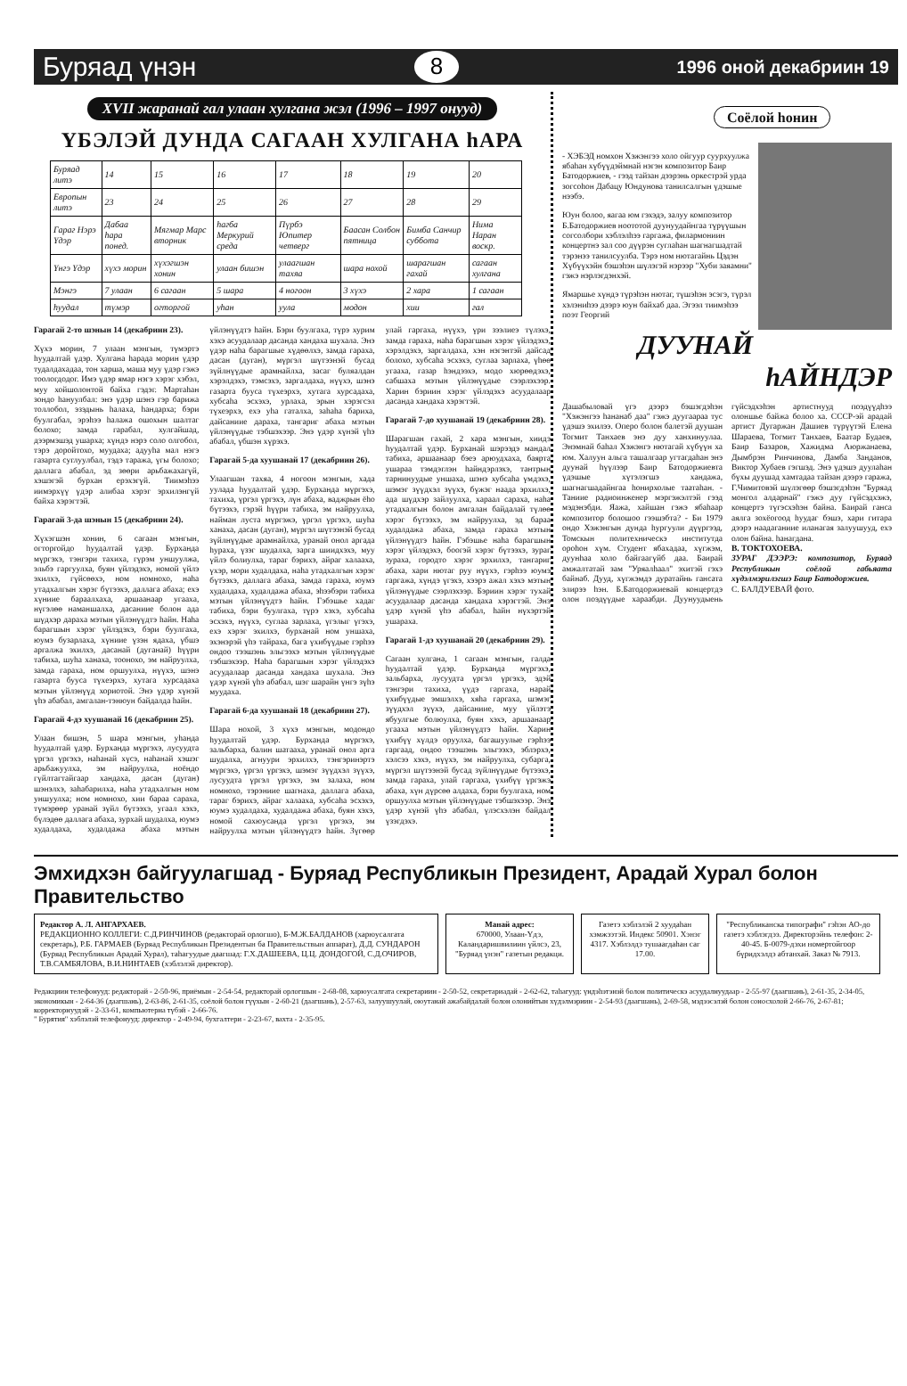Буряад үнэн 8 1996 оной декабриин 19
XVII жаранай гал улаан хулгана жэл (1996 – 1997 онууд)
ҮБЭЛЭЙ ДУНДА САГААН ХУЛГАНА hАРА
| Буряад литэ | 14 | 15 | 16 | 17 | 18 | 19 | 20 |
| Европын литэ | 23 | 24 | 25 | 26 | 27 | 28 | 29 |
| Гараг Нэрэ Үдэр | Дабаа hара понед. | Мягмар Марс вторник | hагба Меркурий среда | Пүрбэ Юпитер четверг | Баасан Солбон пятница | Бимба Санчир суббота | Нима Наран воскр. |
| Үнгэ Үдэр | хүхэ морин | хүхэгшэн хонин | улаан бишэн | улаагшан тахяа | шара нохой | шарагшан гахай | сагаан хулгана |
| Мэнгэ | 7 улаан | 6 сагаан | 5 шара | 4 ногоон | 3 хүхэ | 2 хара | 1 сагаан |
| hуудал | түмэр | огторгой | уhан | уула | модон | хии | гал |
Гарагай 2-то шэнын 14 (декабриин 23).
Хүхэ морин, 7 улаан мэнгын, түмэртэ hуудалтай үдэр. Хулгана hарада морин үдэр тудалдахадаа, тон харша, маша муу үдэр гэжэ тоологдодог. Имэ үдэр ямар нэгэ хэрэг хэбэл, муу хойшолонтой байха гэдэг. Мартаhан зондо hануулбал: энэ үдэр шэнэ гэр барижа толлобол, эзэдынь hалаха, hандарха; бэри буулгабал, эрэhээ hалажа ошохын шалтаг болохо; замда гарабал, хулгайшад, дээрмэшэд ушарха; хүндэ нэрэ соло олгобол, тэрэ доройтохо, муудаха; адууhа мал нэгэ газарта суглуулбал, тэдэ таража, үгы болохо; даллага абабал, эд зөөри арьбажахагүй, хэшэгэй бурхан ерэхэгүй. Тиимэhээ иимэрхүү үдэр алибаа хэрэг эрхилэнгүй байха хэрэгтэй.
Гарагай 3-да шэнын 15 (декабриин 24).
Хүхэгшэн хонин, 6 сагаан мэнгын, огторгойдо hуудалтай үдэр. Бурханда мүргэхэ, тэнгэри тахиха, гүрэм уншуулжа, эльбэ гаргуулха, буян үйлэдэхэ, номой үйлэ эхилхэ, гүйсөөхэ, ном номнохо, наhа утадхалгын хэрэг бүтээхэ, даллага абаха; ехэ хүниие бараалхаха, аршаанаар угааха, нүгэлөө наманшалха, дасаниие болон ада шүдхэр дарахa мэтын үйлэнүүдтэ hайн. Наhа барагшын хэрэг үйлэдэхэ, бэри буулгаха, юумэ бузарлаха, хүниие үзэн ядаха, үбшэ аргалжа эхилхэ, дасанай (дуганай) hүүри табиха, шуhа ханаха, тоонохо, эм найруулха, замда гараха, ном оршуулха, нүүхэ, шэнэ газарта бууса түхеэрхэ, хутага хурсадаха мэтын үйлэнүүд хориотой. Энэ үдэр хүнэй үhэ абабал, амгалан-тэнюун байдалда hайн.
Гарагай 4-дэ хуушанай 16 (декабриин 25).
Улаан бишэн, 5 шара мэнгын, уhанда hуудалтай үдэр. Бурханда мүргэхэ, лусуудта үргэл үргэхэ, наhанай хүсэ, наhанай хэшэг арьбажуулха, эм найруулха, ноёндо гүйлтагтайгаар хандаха, дасан (дуган) шэнэлхэ, заhабарилха, наhа утадхалгын ном уншуулха; ном номнохо, хии бараа сараха, түмэрөөр уранай зүйл бүтээхэ, угаал хэхэ, бүлэдөө даллага абаха, зурхай шудалха, юумэ худалдаха, худалдажа абаха мэтын үйлэнүүдтэ hайн. Бэри буулгаха, түрэ хурим хэхэ асуудалаар дасанда хандаха шухала. Энэ үдэр наhа барагшые хүдөөлхэ, замда гараха, дасан (дуган), мүргэл шүтээнэй бусад зүйлнүүдые арамнайлха, засаг буляалдан хэрэлдэхэ, тэмсэхэ, заргалдаха, нүүхэ, шэнэ газарта бууса түхеэрхэ, хутага хурсадаха, хубсаhа эсхэхэ, урлаха, эрын хэрэгсэл түхеэрхэ, ехэ уhа гаталха, заhаha бариха, дайсаниие дараха, тангариг абаха мэтын үйлэнүүдые тэбшэхээр. Энэ үдэр хүнэй үhэ абабал, үбшэн хүрэхэ.
Гарагай 5-да хуушанай 17 (декабриин 26).
Улаагшан тахяа, 4 ногоон мэнгын, хада уулада hуудалтай үдэр. Бурханда мүргэхэ, тахиха, үргэл үргэхэ, лүн абаха, ваджрын ёho бүтээхэ, гэрэй hүүри табиха, эм найруулха, найман луста мүргэжэ, үргэл үргэхэ, шуhа ханаха, дасан (дуган), мүргэл шүтээнэй бусад зүйлнүүдые арамнайлха, уранай онол аргада hураха, үзэг шудалха, зарга шиидхэхэ, муу үйлэ болиулха, тараг бэрихэ, айраг халааха, үхэр, мори худалдаха, наhа утадхалгын хэрэг бүтээхэ, даллага абаха, замда гараха, юумэ худалдаха, худалдажа абаха, эhээбэри табиха мэтын үйлэнүүдтэ hайн. Гэбэшье хадаг табиха, бэри буулгаха, түрэ хэхэ, хубсаhа эсхэхэ, нүүхэ, суглаа зарлаха, үгэлыг үгэхэ, ехэ хэрэг эхилхэ, бурханай ном уншаха, эхэнэрэй үhэ тайраха, бага үхибүүдые гэрhээ ондоо тээшэнь эльгээхэ мэтын үйлэнүүдые тэбшэхээр. Наhа барагшын хэрэг үйлэдэхэ асуудалаар дасанда хандаха шухала. Энэ үдэр хүнэй үhэ абабал, шэг шарайн үнгэ зүhэ муудаха.
Гарагай 6-да хуушанай 18 (декабриин 27).
Шара нохой, 3 хүхэ мэнгын, модондо hуудалтай үдэр. Бурханда мүргэхэ, зальбарха, балин шатааха, уранай онол арга шудалха, агнуури эрхилхэ, тэнгэринэртэ мүргэхэ, үргэл үргэхэ, шэмэг зүүдхэл зүүхэ, лусуудта үргэл үргэхэ, эм залаха, ном номнохо, тэрэниие шагнаха, даллага абаха, тараг бэрихэ, айраг халааха, хубсаhа эсхэхэ, юумэ худалдаха, худалдажа абаха, буян хэхэ, номой сахюусанда үргэл үргэхэ, эм найруулха мэтын үйлэнүүдтэ hайн. Зүгөөр улай гаргаха, нүүхэ, үри зээлиеэ түлэхэ, замда гараха, наhа барагшын хэрэг үйлэдэхэ, хэрэлдэхэ, заргалдаха, хэн нэгэнтэй дайсад болохо, хубсаhа эсхэхэ, суглаа зарлаха, үhөө угааха, газар hэндээхэ, модо хюрөөдэхэ, сабшаха мэтын үйлэнүүдые сээрлэхээр. Харин бэриин хэрэг үйлэдэхэ асуудалаар дасанда хандаха хэрэгтэй.
Гарагай 7-до хуушанай 19 (декабриин 28).
Шарагшан гахай, 2 хара мэнгын, хиидэ hуудалтай үдэр. Бурханай шэрээдэ мандал табиха, аршаанаар бэеэ арюудхаха, баярта ушараа тэмдэглэн hайндэрлэхэ, тантрын тарнинуудые уншаха, шэнэ хубсаhа үмдэхэ, шэмэг зүүдхэл зүүхэ, бүжэг наада эрхилхэ, ада шүдхэр зайлуулха, хараал сараха, наhа утадхалгын болон амгалан байдалай түлөө хэрэг бүтээхэ, эм найруулха, эд бараа худалдажа абаха, замда гараха мэтын үйлэнүүдтэ hайн. Гэбэшье наhа барагшын хэрэг үйлэдэхэ, боогэй хэрэг бүтээхэ, зураг зураха, городто хэрэг эрхилхэ, тангариг абаха, хари нютаг руу нүүхэ, гэрhээ юумэ гаргажа, хүндэ үгэхэ, хээрэ ажал хэхэ мэтын үйлэнүүдые сээрлэхээр. Бэриин хэрэг тухай асуудалаар дасанда хандаха хэрэгтэй. Энэ үдэр хүнэй үhэ абабал, hайн нүхэртэй ушараха.
Гарагай 1-дэ хуушанай 20 (декабриин 29).
Сагаан хулгана, 1 сагаан мэнгын, галда hуудалтай үдэр. Бурханда мүргэхэ, зальбарха, лусуудта үргэл үргэхэ, эдэй тэнгэри тахиха, үүдэ гаргаха, нарай үхибүүдые эмшэлхэ, хяhа гаргаха, шэмэг зүүдхэл зүүхэ, дайсаниие, муу үйлэтэ ябуулгые болюулха, буян хэхэ, аршаанаар угааха мэтын үйлэнүүдтэ hайн. Харин үхибүү хүлдэ оруулха, багашуулые гэрhээ гаргаад, ондоо тээшэнь эльгээхэ, эблэрхэ, хэлсээ хэхэ, нүүхэ, эм найруулха, субарга, мүргэл шүтээнэй бусад зүйлнүүдые бүтээхэ, замда гараха, улай гаргаха, үхибүү үргэжэ абаха, хүн дүрсөө алдаха, бэри буулгаха, ном оршуулха мэтын үйлэнүүдые тэбшэхээр. Энэ үдэр хүнэй үhэ абабал, үлэсхэлэн байдал үзэгдэхэ.
Соёлой hонин
- ХЭБЭД номхон Хэжэнгээ холо ойгуур суурхуулжа ябаhан хүбүүдэймнай нэгэн композитор Баир Батодоржиев, - гээд тайзан дээрэнь оркестрэй урда зогсоhон Дабацу Юндунова танилсалгын үдэшые нээбэ.
Юун болоо, яагаа юм гэхэдэ, залуу композитор Б.Батодоржиев ноототой дуунуудайнгаа түрүүшын согсолбори хэблэлhээ гаргажа, филармониин концертнэ зал соо дүүрэн суглаhан шагнагшадтай тэрэнээ танилсуулба. Тэрэ ном нютагайнь Цэдэн Хүбүүхэйн бэшэhэн шүлэгэй нэрээр "Хуби заяамни" гэжэ нэрлэгдэнхэй.
Ямаршье хүндэ түрэhэн нютаг, түшэhэн эсэгэ, түрэл хэлэниhээ дээрэ юун байхаб даа. Эгээл тиимэhээ поэт Георгий
ДУУНАЙ hАЙНДЭР
Дашабыловай үгэ дээрэ бэшэгдэhэн "Хэжэнгээ hананаб даа" гэжэ дуугаараа тус үдэшэ эхилээ. Оперо болон балетэй дуушан Тогмит Танхаев энэ дуу ханхинуулаа. Энэмнай баhал Хэжэнгэ нютагай хүбүүн ха юм. Халуун альга ташалгаар угтагдаhан энэ дуунай hүүлээр Баир Батодоржиевта үдэшые хүтэлэгшэ хандажа, шагнагшадайнгаа hонирхолые таатаhан. - Таниие радиоинженер мэргэжэлтэй гээд мэдэнэбди. Яажа, хайшан гэжэ ябаhаар композитор болошоо гээшэбта? - Би 1979 ондо Хэжэнгын дунда hургуули дүүргээд, Томскын политехническэ институтда ороhон хүм. Студент ябахадаа, хүгжэм, дуунhаа холо байгаагүйб даа. Баирай амжалтатай зам "Уряалhаал" эхитэй гэхэ байнаб. Дууд, хүгжэмдэ дуратайнь гансата элирээ hэн. Б.Батодоржиевай концертдэ олон поэдүүдые хараабди. Дуунуудыень гүйсэдхэhэн артистнууд поэдүүдhээ олоншье байжа болоо ха. СССР-эй арадай артист Дугаржан Дашиев түрүүтэй Елена Шараева, Тогмит Танхаев, Баатар Будаев, Баир Базаров, Хажидма Аюржанаева, Дымбрэн Ринчинова, Дамба Занданов, Виктор Хубаев гэгшэд. Энэ үдэшэ дуулаhан бүхы дуушад хамтадаа тайзан дээрэ гаража, Г.Чимитовэй шүлэгөөр бэшэгдэhэн "Буряад монгол алдарнай" гэжэ дуу гүйсэдхэжэ, концертэ түгэсхэhэн байна. Баирай ганса аялга зохёогоод hуудаг бэшэ, хари гитара дээрэ наадаганиие иланагая залуушууд, ехэ олон байна. hанагдана.
В. ТОКТОХОЕВА.
ЗУРАГ ДЭЭРЭ: композитор, Буряад Республикын соёлой габьяата хүдэлмэрилэгшэ Баир Батодоржиев.
С. БАЛДУЕВАЙ фото.
Эмхидхэн байгуулагшад - Буряад Республикын Президент, Арадай Хурал болон Правительство
Редактор А. Л. АНГАРХАЕВ.
РЕДАКЦИОННО КОЛЛЕГИ: С.Д.РИНЧИНОВ (редакторай орлогшо), Б-М.Ж.БАЛДАНОВ (харюусалгата секретарь), Р.Б. ГАРМАЕВ (Буряад Республикын Президентын ба Правительствын аппарат), Д.Д. СУНДАРОН (Буряад Республикын Арадай Хурал), таhагуудые даагшад: Г.Х.ДАШЕЕВА, Ц.Ц. ДОНДОГОЙ, С.Д.ОЧИРОВ, Т.В.САМБЯЛОВА, В.И.НИНТАЕВ (хэблэлэй директор).
Манай адрес:
670000, Улаан-Үдэ, Каландаришвилиин үйлсэ, 23, "Буряад үнэн" газетын редакци.
Газетэ хэблэлэй 2 хуудаhан хэмжээтэй. Индекс 50901. Хэнэг 4317. Хэблэлдэ тушаагдаhан саг 17.00.
"Республиканска типографи" гэhэн АО-до газетэ хэблэгдээ. Директорэйнь телефон: 2-40-45. Б-0079-дэхи номертойгоор бүридхэлдэ абтанхай. Заказ № 7913.
Редакциин телефонууд: редакторай - 2-50-96, приёмын - 2-54-54, редакторай орлогшын - 2-68-08, харюусалгата секретариин - 2-50-52, секретариадай - 2-62-62, таhагууд: үндэhэтэнэй болон политическэ асуудалнуудаар - 2-55-97 (даагшань), 2-61-35, 2-34-05, экономикын - 2-64-36 (даагшань), 2-63-86, 2-61-35, соёлой болон гүүхын - 2-60-21 (даагшань), 2-57-63, залуушуулай, оюутанай ажабайдалай болон олонийтын хүдэлмэриин - 2-54-93 (даагшань), 2-69-58, мэдээсэлэй болон соносхолой 2-66-76, 2-67-81; корректорнуудэй - 2-33-61, компьютерна түбэй - 2-66-76.
" Бурятия" хэблэлэй телефонууд: директор - 2-49-94, бухгалтери - 2-23-67, вахта - 2-35-95.